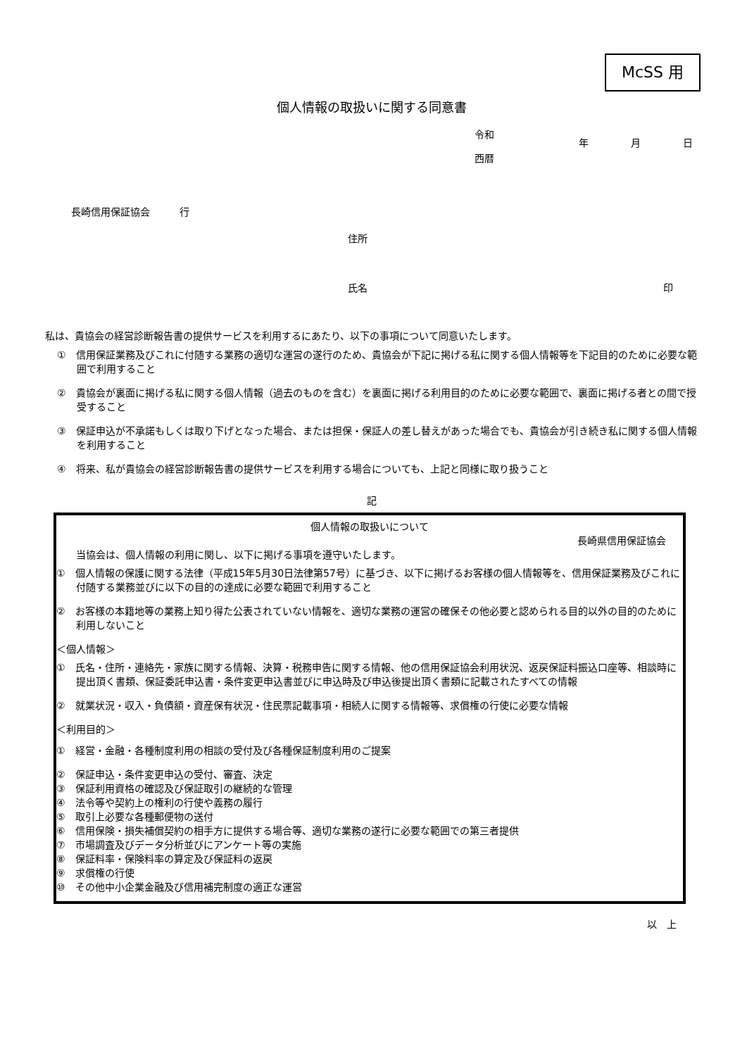McSS 用
個人情報の取扱いに関する同意書
令和
西暦
年 月 日
長崎信用保証協会　　　行
住所
氏名 印
私は、貴協会の経営診断報告書の提供サービスを利用するにあたり、以下の事項について同意いたします。
①　信用保証業務及びこれに付随する業務の適切な運営の遂行のため、貴協会が下記に掲げる私に関する個人情報等を下記目的のために必要な範囲で利用すること
②　貴協会が裏面に掲げる私に関する個人情報（過去のものを含む）を裏面に掲げる利用目的のために必要な範囲で、裏面に掲げる者との間で授受すること
③　保証申込が不承諾もしくは取り下げとなった場合、または担保・保証人の差し替えがあった場合でも、貴協会が引き続き私に関する個人情報を利用すること
④　将来、私が貴協会の経営診断報告書の提供サービスを利用する場合についても、上記と同様に取り扱うこと
記
個人情報の取扱いについて
長崎県信用保証協会
当協会は、個人情報の利用に関し、以下に掲げる事項を遵守いたします。
①　個人情報の保護に関する法律（平成15年5月30日法律第57号）に基づき、以下に掲げるお客様の個人情報等を、信用保証業務及びこれに付随する業務並びに以下の目的の達成に必要な範囲で利用すること
②　お客様の本籍地等の業務上知り得た公表されていない情報を、適切な業務の運営の確保その他必要と認められる目的以外の目的のために利用しないこと
＜個人情報＞
①　氏名・住所・連絡先・家族に関する情報、決算・税務申告に関する情報、他の信用保証協会利用状況、返戻保証料振込口座等、相談時に提出頂く書類、保証委託申込書・条件変更申込書並びに申込時及び申込後提出頂く書類に記載されたすべての情報
②　就業状況・収入・負債額・資産保有状況・住民票記載事項・相続人に関する情報等、求償権の行使に必要な情報
＜利用目的＞
①　経営・金融・各種制度利用の相談の受付及び各種保証制度利用のご提案
②　保証申込・条件変更申込の受付、審査、決定
③　保証利用資格の確認及び保証取引の継続的な管理
④　法令等や契約上の権利の行使や義務の履行
⑤　取引上必要な各種郵便物の送付
⑥　信用保険・損失補償契約の相手方に提供する場合等、適切な業務の遂行に必要な範囲での第三者提供
⑦　市場調査及びデータ分析並びにアンケート等の実施
⑧　保証料率・保険料率の算定及び保証料の返戻
⑨　求償権の行使
⑩　その他中小企業金融及び信用補完制度の適正な運営
以　上